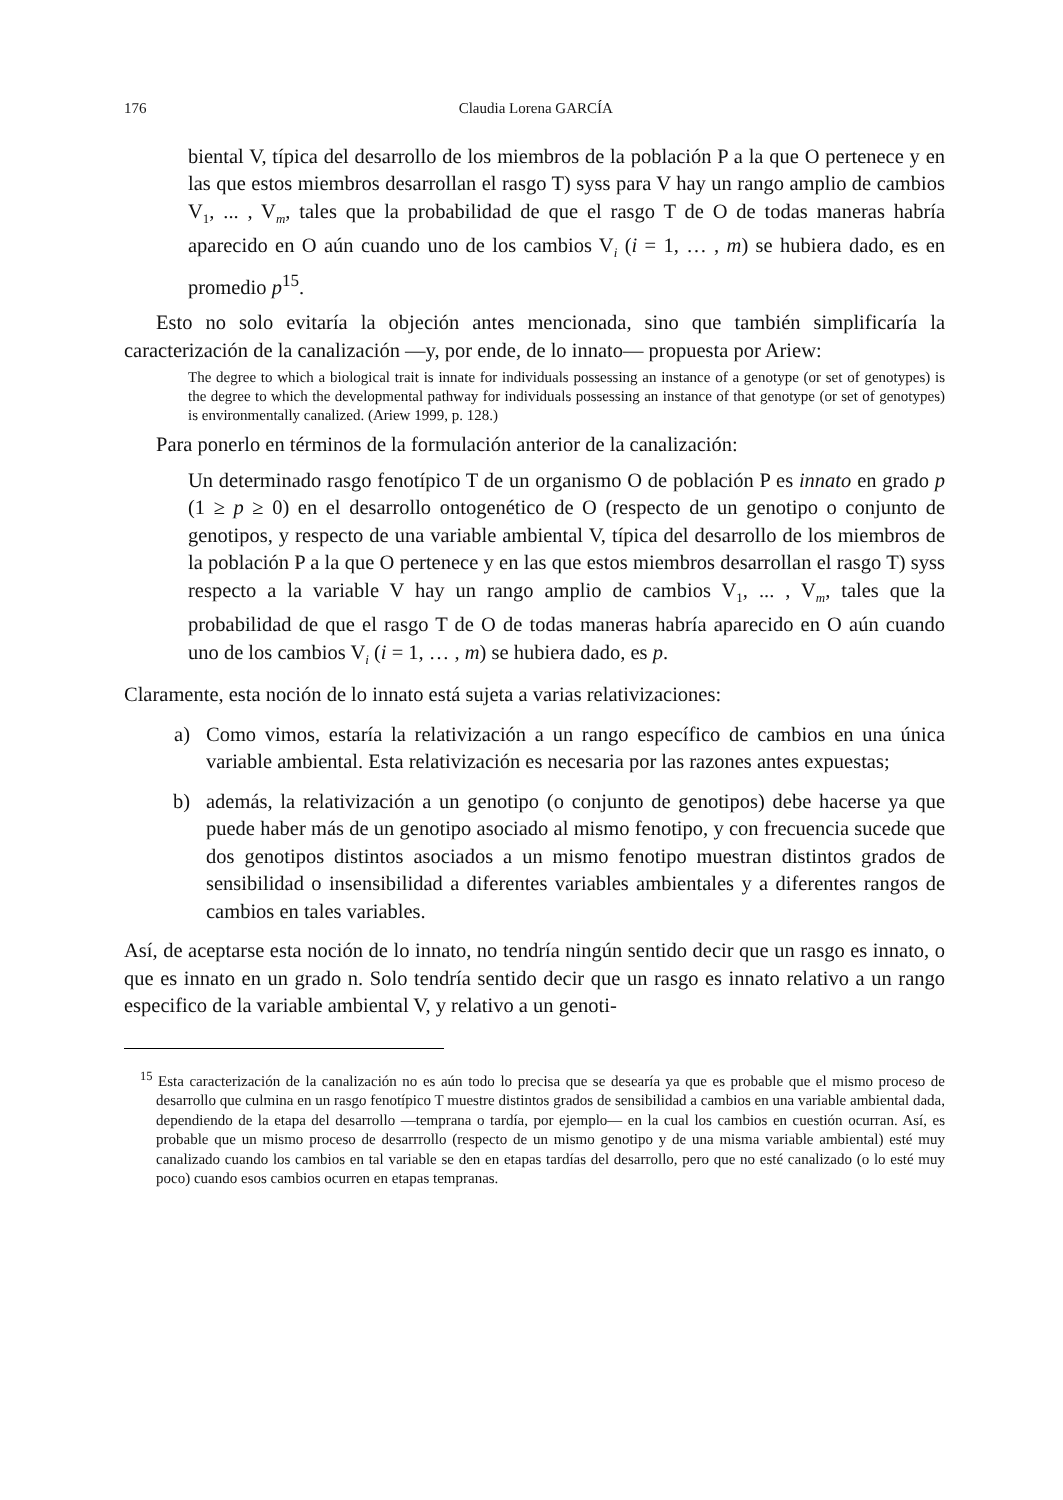176 Claudia Lorena GARCÍA
biental V, típica del desarrollo de los miembros de la población P a la que O pertenece y en las que estos miembros desarrollan el rasgo T) syss para V hay un rango amplio de cambios V<sub>1</sub>, ... , V<sub>m</sub>, tales que la probabilidad de que el rasgo T de O de todas maneras habría aparecido en O aún cuando uno de los cambios V<sub>i</sub> (i = 1, … , m) se hubiera dado, es en promedio p<sup>15</sup>.
Esto no solo evitaría la objeción antes mencionada, sino que también simplificaría la caracterización de la canalización —y, por ende, de lo innato— propuesta por Ariew:
The degree to which a biological trait is innate for individuals possessing an instance of a genotype (or set of genotypes) is the degree to which the developmental pathway for individuals possessing an instance of that genotype (or set of genotypes) is environmentally canalized. (Ariew 1999, p. 128.)
Para ponerlo en términos de la formulación anterior de la canalización:
Un determinado rasgo fenotípico T de un organismo O de población P es innato en grado p (1 ≥ p ≥ 0) en el desarrollo ontogenético de O (respecto de un genotipo o conjunto de genotipos, y respecto de una variable ambiental V, típica del desarrollo de los miembros de la población P a la que O pertenece y en las que estos miembros desarrollan el rasgo T) syss respecto a la variable V hay un rango amplio de cambios V<sub>1</sub>, ... , V<sub>m</sub>, tales que la probabilidad de que el rasgo T de O de todas maneras habría aparecido en O aún cuando uno de los cambios V<sub>i</sub> (i = 1, … , m) se hubiera dado, es p.
Claramente, esta noción de lo innato está sujeta a varias relativizaciones:
a) Como vimos, estaría la relativización a un rango específico de cambios en una única variable ambiental. Esta relativización es necesaria por las razones antes expuestas;
b) además, la relativización a un genotipo (o conjunto de genotipos) debe hacerse ya que puede haber más de un genotipo asociado al mismo fenotipo, y con frecuencia sucede que dos genotipos distintos asociados a un mismo fenotipo muestran distintos grados de sensibilidad o insensibilidad a diferentes variables ambientales y a diferentes rangos de cambios en tales variables.
Así, de aceptarse esta noción de lo innato, no tendría ningún sentido decir que un rasgo es innato, o que es innato en un grado n. Solo tendría sentido decir que un rasgo es innato relativo a un rango especifico de la variable ambiental V, y relativo a un genoti-
<sup>15</sup> Esta caracterización de la canalización no es aún todo lo precisa que se desearía ya que es probable que el mismo proceso de desarrollo que culmina en un rasgo fenotípico T muestre distintos grados de sensibilidad a cambios en una variable ambiental dada, dependiendo de la etapa del desarrollo —temprana o tardía, por ejemplo— en la cual los cambios en cuestión ocurran. Así, es probable que un mismo proceso de desarrrollo (respecto de un mismo genotipo y de una misma variable ambiental) esté muy canalizado cuando los cambios en tal variable se den en etapas tardías del desarrollo, pero que no esté canalizado (o lo esté muy poco) cuando esos cambios ocurren en etapas tempranas.